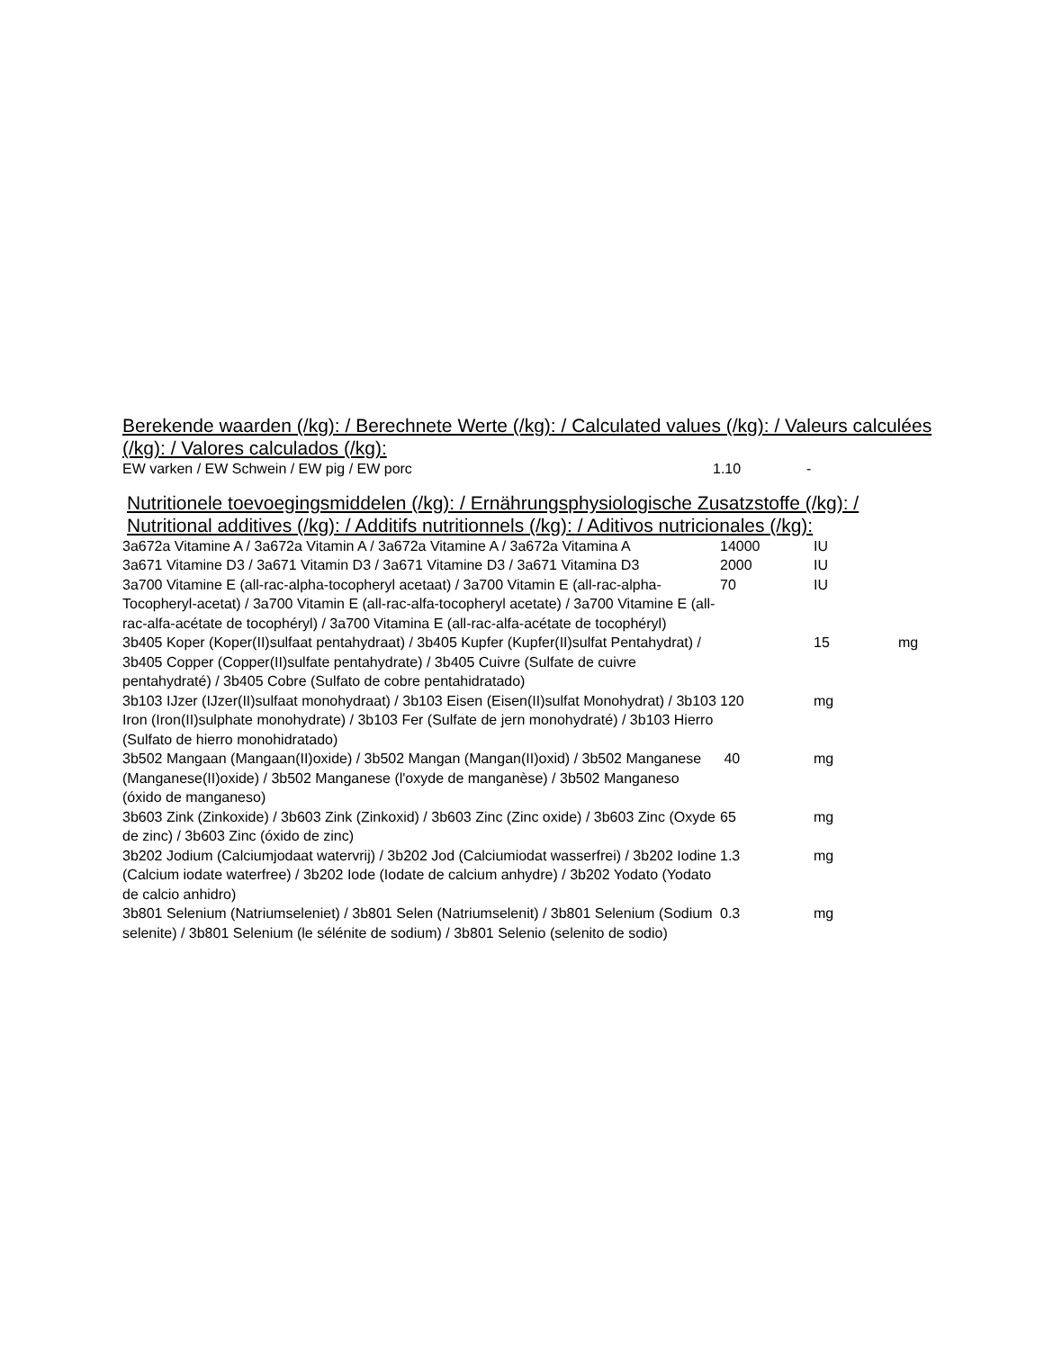Berekende waarden (/kg): / Berechnete Werte (/kg): / Calculated values (/kg): / Valeurs calculées (/kg): / Valores calculados (/kg):
| EW varken / EW Schwein / EW pig / EW porc | 1.10 | - |
Nutritionele toevoegingsmiddelen (/kg): / Ernährungsphysiologische Zusatzstoffe (/kg): / Nutritional additives (/kg): / Additifs nutritionnels (/kg): / Aditivos nutricionales (/kg):
| 3a672a Vitamine A / 3a672a Vitamin A / 3a672a Vitamine A / 3a672a Vitamina A | 14000 | IU | |
| 3a671 Vitamine D3 / 3a671 Vitamin D3 / 3a671 Vitamine D3 / 3a671 Vitamina D3 | 2000 | IU | |
| 3a700 Vitamine E (all-rac-alpha-tocopheryl acetaat) / 3a700 Vitamin E (all-rac-alpha-Tocopheryl-acetat) / 3a700 Vitamin E (all-rac-alfa-tocopheryl acetate) / 3a700 Vitamine E (all-rac-alfa-acétate de tocophéryl) / 3a700 Vitamina E (all-rac-alfa-acétate de tocophéryl) | 70 | IU | |
| 3b405 Koper (Koper(II)sulfaat pentahydraat) / 3b405 Kupfer (Kupfer(II)sulfat Pentahydrat) / 3b405 Copper (Copper(II)sulfate pentahydrate) / 3b405 Cuivre (Sulfate de cuivre pentahydraté) / 3b405 Cobre (Sulfato de cobre pentahidratado) | | 15 | mg |
| 3b103 IJzer (IJzer(II)sulfaat monohydraat) / 3b103 Eisen (Eisen(II)sulfat Monohydrat) / 3b103 Iron (Iron(II)sulphate monohydrate) / 3b103 Fer (Sulfate de jern monohydraté) / 3b103 Hierro (Sulfato de hierro monohidratado) | 120 | mg | |
| 3b502 Mangaan (Mangaan(II)oxide) / 3b502 Mangan (Mangan(II)oxid) / 3b502 Manganese (Manganese(II)oxide) / 3b502 Manganese (l'oxyde de manganèse) / 3b502 Manganeso (óxido de manganeso) | 40 | mg | |
| 3b603 Zink (Zinkoxide) / 3b603 Zink (Zinkoxid) / 3b603 Zinc (Zinc oxide) / 3b603 Zinc (Oxyde de zinc) / 3b603 Zinc (óxido de zinc) | 65 | mg | |
| 3b202 Jodium (Calciumjodaat watervrij) / 3b202 Jod (Calciumiodat wasserfrei) / 3b202 Iodine (Calcium iodate waterfree) / 3b202 Iode (Iodate de calcium anhydre) / 3b202 Yodato (Yodato de calcio anhidro) | 1.3 | mg | |
| 3b801 Selenium (Natriumseleniet) / 3b801 Selen (Natriumselenit) / 3b801 Selenium (Sodium selenite) / 3b801 Selenium (le sélénite de sodium) / 3b801 Selenio (selenito de sodio) | 0.3 | mg | |